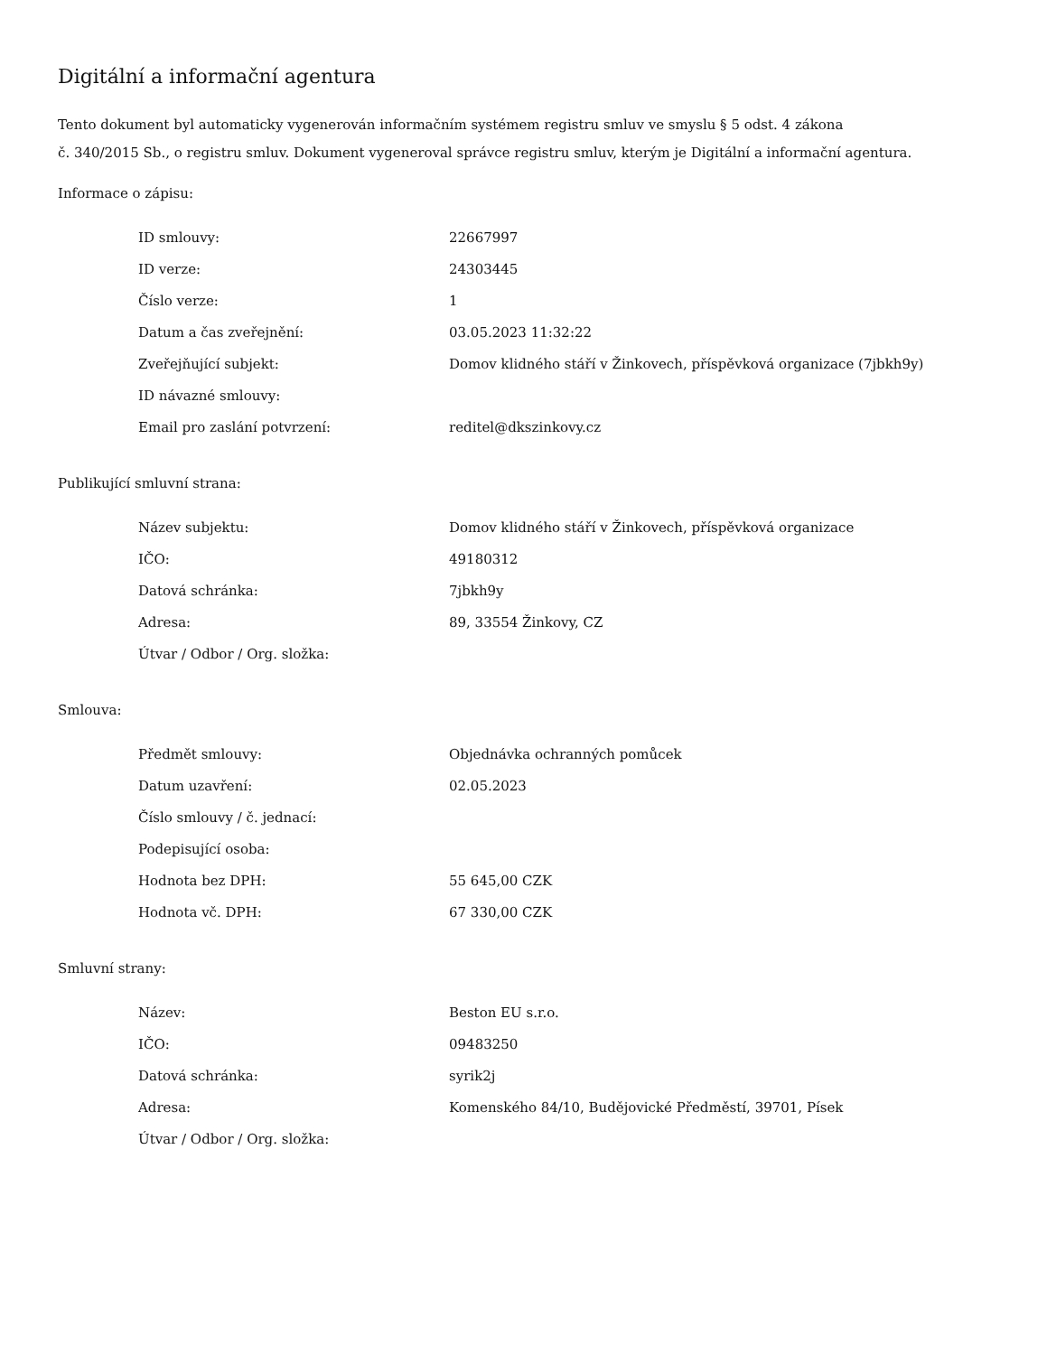Digitální a informační agentura
Tento dokument byl automaticky vygenerován informačním systémem registru smluv ve smyslu § 5 odst. 4 zákona
č. 340/2015 Sb., o registru smluv. Dokument vygeneroval správce registru smluv, kterým je Digitální a informační agentura.
Informace o zápisu:
| ID smlouvy: | 22667997 |
| ID verze: | 24303445 |
| Číslo verze: | 1 |
| Datum a čas zveřejnění: | 03.05.2023 11:32:22 |
| Zveřejňující subjekt: | Domov klidného stáří v Žinkovech, příspěvková organizace (7jbkh9y) |
| ID návazné smlouvy: | |
| Email pro zaslání potvrzení: | reditel@dkszinkovy.cz |
Publikující smluvní strana:
| Název subjektu: | Domov klidného stáří v Žinkovech, příspěvková organizace |
| IČO: | 49180312 |
| Datová schránka: | 7jbkh9y |
| Adresa: | 89, 33554 Žinkovy, CZ |
| Útvar / Odbor / Org. složka: | |
Smlouva:
| Předmět smlouvy: | Objednávka ochranných pomůcek |
| Datum uzavření: | 02.05.2023 |
| Číslo smlouvy / č. jednací: | |
| Podepisující osoba: | |
| Hodnota bez DPH: | 55 645,00 CZK |
| Hodnota vč. DPH: | 67 330,00 CZK |
Smluvní strany:
| Název: | Beston EU s.r.o. |
| IČO: | 09483250 |
| Datová schránka: | syrik2j |
| Adresa: | Komenského 84/10, Budějovické Předměstí, 39701, Písek |
| Útvar / Odbor / Org. složka: | |